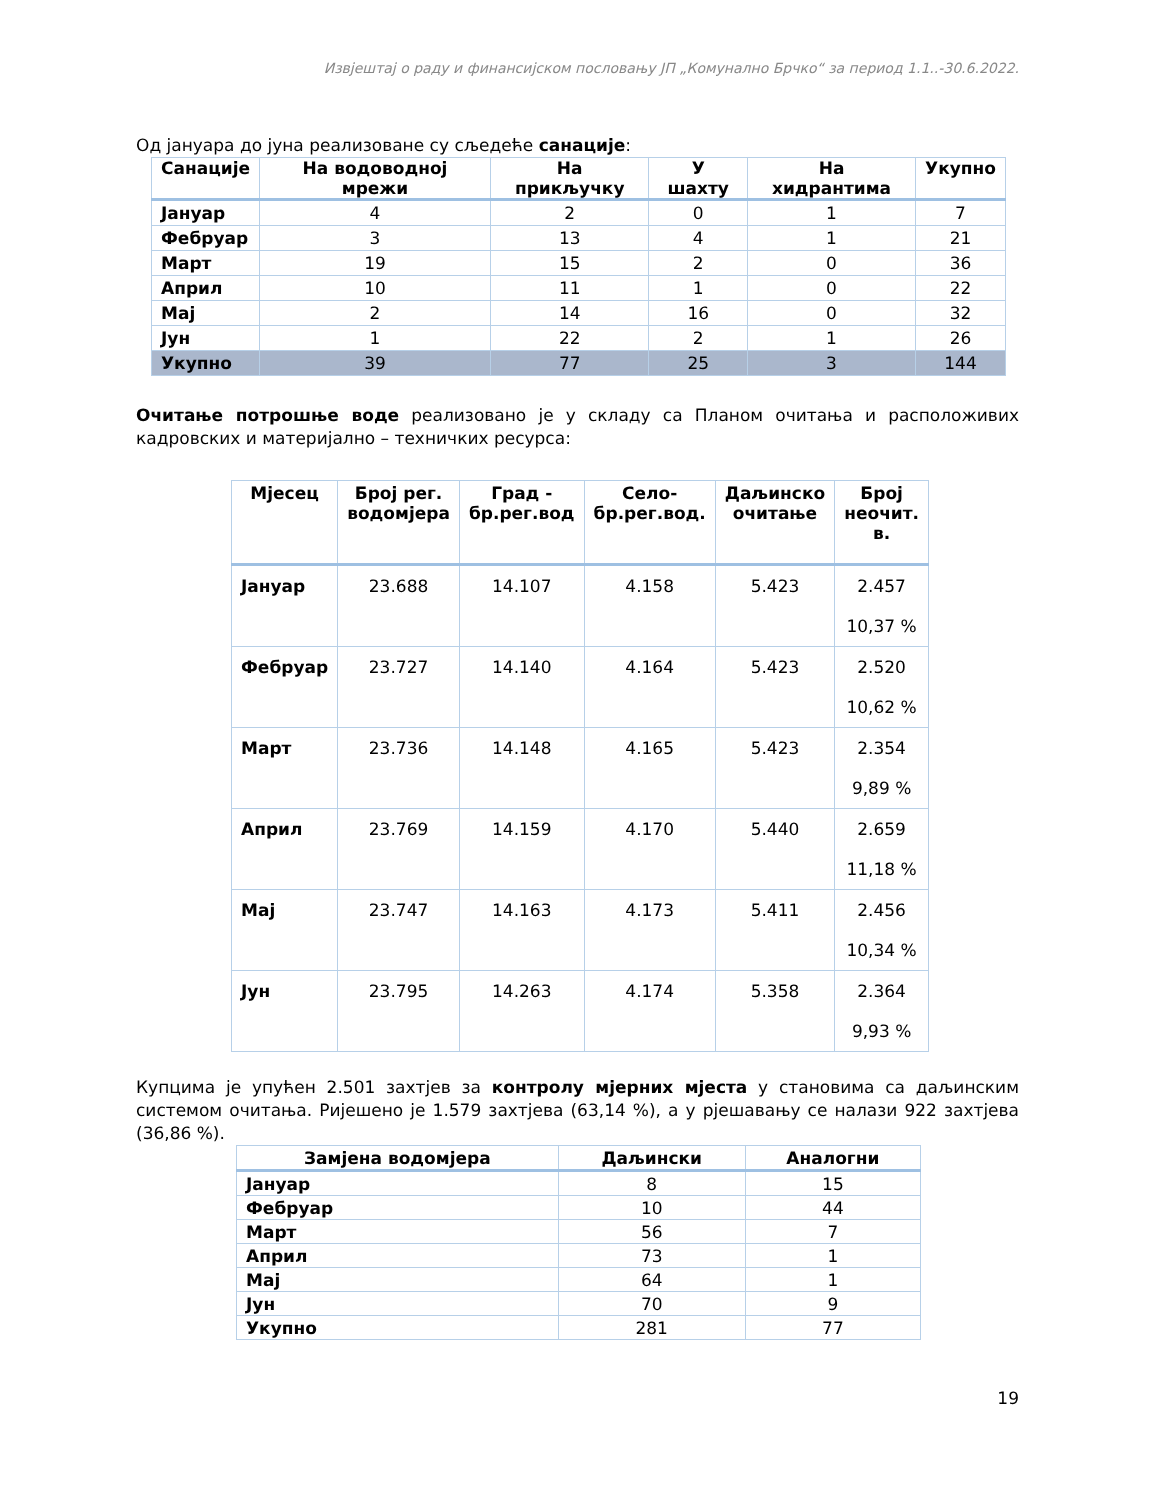Извјештај о раду и финансијском пословању ЈП „Комунално Брчко“ за период 1.1..-30.6.2022.
Од јануара до јуна реализоване су сљедеће санације:
| Санације | На водоводној мрежи | На прикључку | У шахту | На хидрантима | Укупно |
| --- | --- | --- | --- | --- | --- |
| Јануар | 4 | 2 | 0 | 1 | 7 |
| Фебруар | 3 | 13 | 4 | 1 | 21 |
| Март | 19 | 15 | 2 | 0 | 36 |
| Април | 10 | 11 | 1 | 0 | 22 |
| Мај | 2 | 14 | 16 | 0 | 32 |
| Јун | 1 | 22 | 2 | 1 | 26 |
| Укупно | 39 | 77 | 25 | 3 | 144 |
Очитање потрошње воде реализовано је у складу са Планом очитања и расположивих кадровских и материјално – техничких ресурса:
| Мјесец | Број рег. водомјера | Град - бр.рег.вод | Село- бр.рег.вод. | Даљинско очитање | Број неочит. в. |
| --- | --- | --- | --- | --- | --- |
| Јануар | 23.688 | 14.107 | 4.158 | 5.423 | 2.457 10,37 % |
| Фебруар | 23.727 | 14.140 | 4.164 | 5.423 | 2.520 10,62 % |
| Март | 23.736 | 14.148 | 4.165 | 5.423 | 2.354 9,89 % |
| Април | 23.769 | 14.159 | 4.170 | 5.440 | 2.659 11,18 % |
| Мај | 23.747 | 14.163 | 4.173 | 5.411 | 2.456 10,34 % |
| Јун | 23.795 | 14.263 | 4.174 | 5.358 | 2.364 9,93 % |
Купцима је упућен 2.501 захтјев за контролу мјерних мјеста у становима са даљинским системом очитања. Ријешено је 1.579 захтјева (63,14 %), а у рјешавању се налази 922 захтјева (36,86 %).
| Замјена водомјера | Даљински | Аналогни |
| --- | --- | --- |
| Јануар | 8 | 15 |
| Фебруар | 10 | 44 |
| Март | 56 | 7 |
| Април | 73 | 1 |
| Мај | 64 | 1 |
| Јун | 70 | 9 |
| Укупно | 281 | 77 |
19